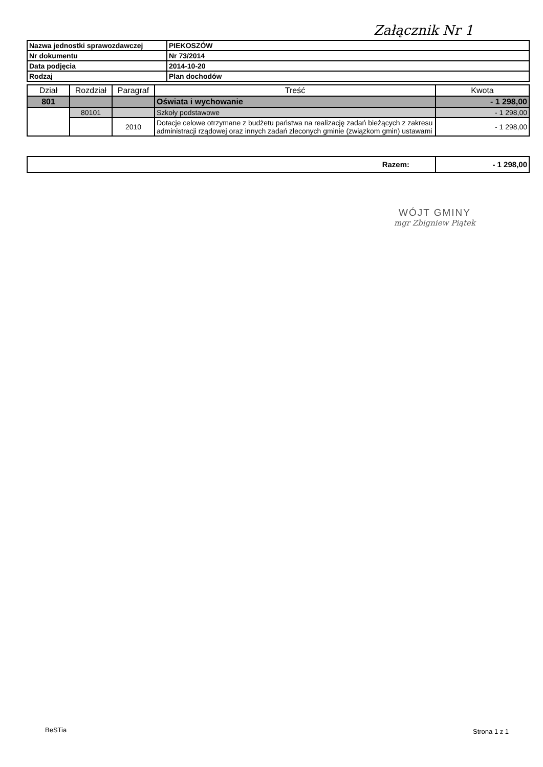Załącznik Nr 1
| Nazwa jednostki sprawozdawczej | PIEKOSZÓW |
| Nr dokumentu | Nr 73/2014 |
| Data podjęcia | 2014-10-20 |
| Rodzaj | Plan dochodów |
| Dział | Rozdział | Paragraf | Treść | Kwota |
| --- | --- | --- | --- | --- |
| 801 | | | Oświata i wychowanie | - 1 298,00 |
| | 80101 | | Szkoły podstawowe | - 1 298,00 |
| | | 2010 | Dotacje celowe otrzymane z budżetu państwa na realizację zadań bieżących z zakresu administracji rządowej oraz innych zadań zleconych gminie (związkom gmin) ustawami | - 1 298,00 |
| Razem: | - 1 298,00 |
WÓJT GMINY
mgr Zbigniew Piątek
BeSTia Strona 1 z 1